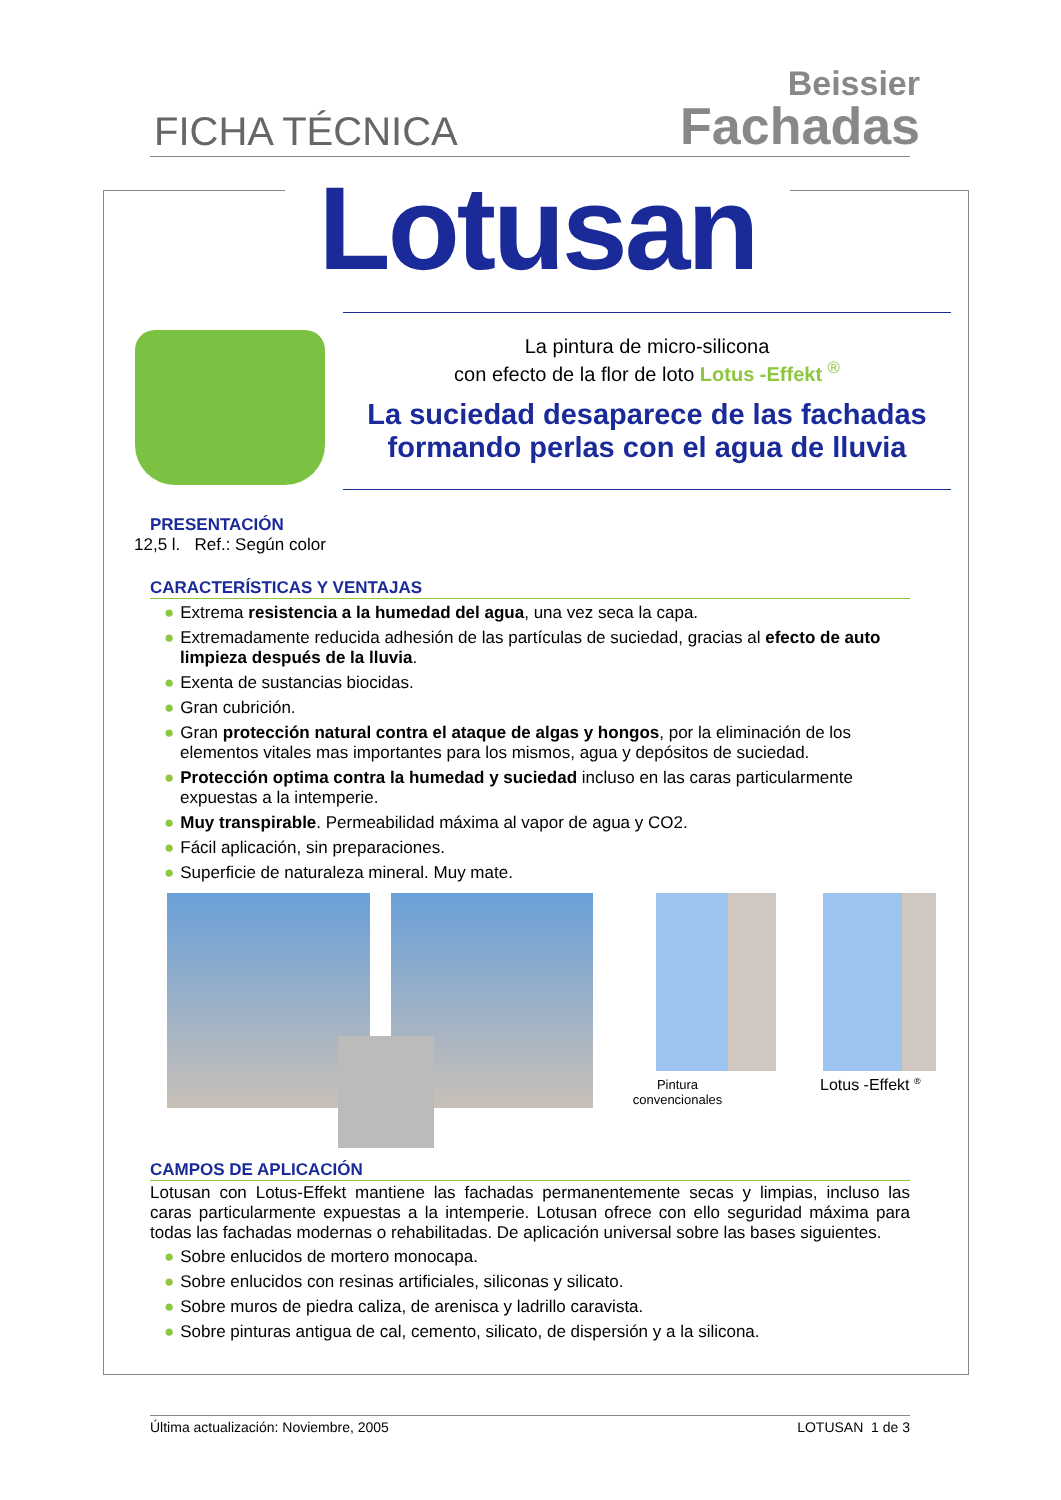FICHA TÉCNICA
Beissier
Fachadas
Lotusan
La pintura de micro-silicona
con efecto de la flor de loto Lotus -Effekt <sup>®</sup>
La suciedad desaparece de las fachadas
formando perlas con el agua de lluvia
PRESENTACIÓN
12,5 l. Ref.: Según color
CARACTERÍSTICAS Y VENTAJAS
● Extrema resistencia a la humedad del agua, una vez seca la capa.
● Extremadamente reducida adhesión de las partículas de suciedad, gracias al efecto de auto limpieza después de la lluvia.
● Exenta de sustancias biocidas.
● Gran cubrición.
● Gran protección natural contra el ataque de algas y hongos, por la eliminación de los elementos vitales mas importantes para los mismos, agua y depósitos de suciedad.
● Protección optima contra la humedad y suciedad incluso en las caras particularmente expuestas a la intemperie.
● Muy transpirable. Permeabilidad máxima al vapor de agua y CO2.
● Fácil aplicación, sin preparaciones.
● Superficie de naturaleza mineral. Muy mate.
Pintura convencionales
Lotus -Effekt <sup>®</sup>
CAMPOS DE APLICACIÓN
Lotusan con Lotus-Effekt mantiene las fachadas permanentemente secas y limpias, incluso las caras particularmente expuestas a la intemperie. Lotusan ofrece con ello seguridad máxima para todas las fachadas modernas o rehabilitadas. De aplicación universal sobre las bases siguientes.
● Sobre enlucidos de mortero monocapa.
● Sobre enlucidos con resinas artificiales, siliconas y silicato.
● Sobre muros de piedra caliza, de arenisca y ladrillo caravista.
● Sobre pinturas antigua de cal, cemento, silicato, de dispersión y a la silicona.
Última actualización: Noviembre, 2005 LOTUSAN 1 de 3